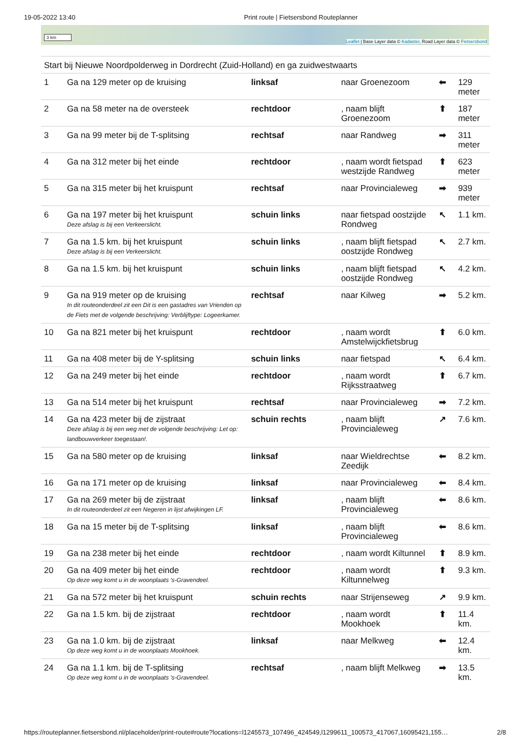19-05-2022 13:40 Print route | Fietsersbond Routeplanner
3 km
Leaflet | Base Layer data © Kadaster, Road Layer data © Fietsersbond
| Start bij Nieuwe Noordpolderweg in Dordrecht (Zuid-Holland) en ga zuidwestwaarts | | | | | |
| 1 | Ga na 129 meter op de kruising | linksaf | naar Groenezoom | ⬅ | 129 meter |
| 2 | Ga na 58 meter na de oversteek | rechtdoor | , naam blijft Groenezoom | ⬆ | 187 meter |
| 3 | Ga na 99 meter bij de T-splitsing | rechtsaf | naar Randweg | ➡ | 311 meter |
| 4 | Ga na 312 meter bij het einde | rechtdoor | , naam wordt fietspad westzijde Randweg | ⬆ | 623 meter |
| 5 | Ga na 315 meter bij het kruispunt | rechtsaf | naar Provincialeweg | ➡ | 939 meter |
| 6 | Ga na 197 meter bij het kruispunt Deze afslag is bij een Verkeerslicht. | schuin links | naar fietspad oostzijde Rondweg | ↖ | 1.1 km. |
| 7 | Ga na 1.5 km. bij het kruispunt Deze afslag is bij een Verkeerslicht. | schuin links | , naam blijft fietspad oostzijde Rondweg | ↖ | 2.7 km. |
| 8 | Ga na 1.5 km. bij het kruispunt | schuin links | , naam blijft fietspad oostzijde Rondweg | ↖ | 4.2 km. |
| 9 | Ga na 919 meter op de kruising In dit routeonderdeel zit een Dit is een gastadres van Vrienden op de Fiets met de volgende beschrijving: Verblijftype: Logeerkamer. | rechtsaf | naar Kilweg | ➡ | 5.2 km. |
| 10 | Ga na 821 meter bij het kruispunt | rechtdoor | , naam wordt Amstelwijckfietsbrug | ⬆ | 6.0 km. |
| 11 | Ga na 408 meter bij de Y-splitsing | schuin links | naar fietspad | ↖ | 6.4 km. |
| 12 | Ga na 249 meter bij het einde | rechtdoor | , naam wordt Rijksstraatweg | ⬆ | 6.7 km. |
| 13 | Ga na 514 meter bij het kruispunt | rechtsaf | naar Provincialeweg | ➡ | 7.2 km. |
| 14 | Ga na 423 meter bij de zijstraat Deze afslag is bij een weg met de volgende beschrijving: Let op: landbouwverkeer toegestaan!. | schuin rechts | , naam blijft Provincialeweg | ↗ | 7.6 km. |
| 15 | Ga na 580 meter op de kruising | linksaf | naar Wieldrechtse Zeedijk | ⬅ | 8.2 km. |
| 16 | Ga na 171 meter op de kruising | linksaf | naar Provincialeweg | ⬅ | 8.4 km. |
| 17 | Ga na 269 meter bij de zijstraat In dit routeonderdeel zit een Negeren in lijst afwijkingen LF. | linksaf | , naam blijft Provincialeweg | ⬅ | 8.6 km. |
| 18 | Ga na 15 meter bij de T-splitsing | linksaf | , naam blijft Provincialeweg | ⬅ | 8.6 km. |
| 19 | Ga na 238 meter bij het einde | rechtdoor | , naam wordt Kiltunnel | ⬆ | 8.9 km. |
| 20 | Ga na 409 meter bij het einde Op deze weg komt u in de woonplaats 's-Gravendeel. | rechtdoor | , naam wordt Kiltunnelweg | ⬆ | 9.3 km. |
| 21 | Ga na 572 meter bij het kruispunt | schuin rechts | naar Strijenseweg | ↗ | 9.9 km. |
| 22 | Ga na 1.5 km. bij de zijstraat | rechtdoor | , naam wordt Mookhoek | ⬆ | 11.4 km. |
| 23 | Ga na 1.0 km. bij de zijstraat Op deze weg komt u in de woonplaats Mookhoek. | linksaf | naar Melkweg | ⬅ | 12.4 km. |
| 24 | Ga na 1.1 km. bij de T-splitsing Op deze weg komt u in de woonplaats 's-Gravendeel. | rechtsaf | , naam blijft Melkweg | ➡ | 13.5 km. |
https://routeplanner.fietsersbond.nl/placeholder/print-route#route?locations=l1245573_107496_424549,l1299611_100573_417067,16095421,155… 2/8